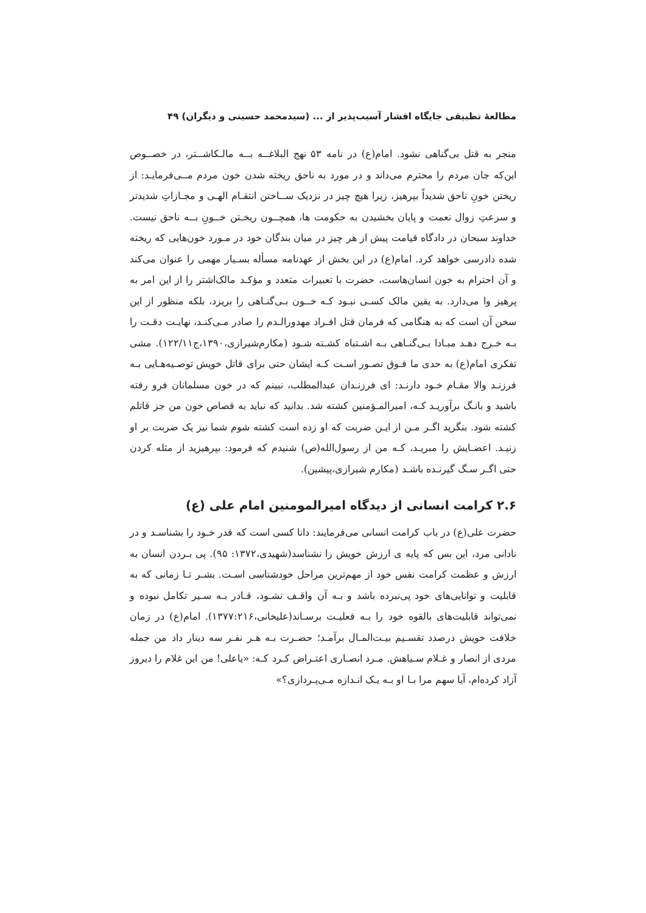مطالعهٔ تطبیقی جایگاه اقشار آسیب‌پذیر از ... (سیدمحمد حسینی و دیگران) ۴۹
منجر به قتل بی‌گناهی نشود. امام(ع) در نامه ۵۳ نهج البلاغــه بــه مالـکاشــتر، در خصــوص این‌که جان مردم را محترم می‌داند و در مورد به ناحق ریخته شدن خون مردم مــی‌فرمایـد: از ریختن خونِ ناحق شدیداً بپرهیز، زیرا هیچ چیز در نزدیک ســاختن انتقـام الهـی و مجـازاتِ شدیدتر و سرعتِ زوال نعمت و پایان بخشیدن به حکومت ها، همچــون ریخـتن خــونِ بــه ناحق نیست. خداوند سبحان در دادگاه قیامت پیش از هر چیز در میان بندگان خود در مـورد خون‌هایی که ریخته شده دادرسی خواهد کرد. امام(ع) در این بخش از عهدنامه مسأله بسـیار مهمی را عنوان می‌کند و آن احترام به خون انسان‌هاست، حضرت با تعبیرات متعدد و مؤکـد مالک‌اشتر را از این امر به پرهیز وا می‌دارد. به یقین مالک کسـی نبـود کـه خــون بـی‌گنـاهی را بریزد، بلکه منظور از این سخن آن است که به هنگامی که فرمان قتل افـراد مهدورالـدم را صادر مـی‌کنـد، نهایـت دقـت را بـه خـرج دهـد مبـادا بـی‌گنـاهی بـه اشـتباه کشـته شـود (مکارم‌شیرازی،۱۳۹۰،ج۱۲۲/۱۱). مشی تفکری امام(ع) به حدی ما فـوق تصـور اسـت کـه ایشان حتی برای قاتل خویش توصـیه‌هـایی بـه فرزنـد والا مقـام خـود دارنـد: ای فرزنـدان عبدالمطلب، نبینم که در خون مسلمانان فرو رفته باشید و بانـگ برآوریـد کـه، امیرالمـؤمنین کشته شد. بدانید که نباید به قصاص خون من جز قاتلم کشته شود. بنگرید اگـر مـن از ایـن ضربت که او زده است کشته شوم شما نیز یک ضربت بر او زنیـد. اعضـایش را مبریـد، کـه من از رسول‌الله(ص) شنیدم که فرمود: بپرهیزید از مثله کردن حتی اگـر سـگ گیرنـده باشـد (مکارم شیرازی،پیشین).
۲.۶ کرامت انسانی از دیدگاه امیرالمومنین امام علی (ع)
حضرت علی(ع) در باب کرامت انسانی می‌فرمایند: دانا کسی است که قدر خـود را بشناسـد و در نادانی مرد، این بس که پایه ی ارزش خویش را نشناسد(شهیدی،۱۳۷۲: ۹۵). پی بـردن انسان به ارزش و عظمت کرامت نفس خود از مهم‌ترین مراحل خودشناسی اسـت. بشـر تـا زمانی که به قابلیت و توانایی‌های خود پی‌نبرده باشد و بـه آن واقـف نشـود، قـادر بـه سـیر تکامل نبوده و نمی‌تواند قابلیت‌های بالقوه خود را بـه فعلیـت برسـاند(علیخانی،۱۳۷۷:۲۱۶). امام(ع) در زمان خلافت خویش درصدد تقسـیم بیـت‌المـال برآمـد؛ حضـرت بـه هـر نفـر سه دینار داد من جمله مردی از انصار و غـلام سـیاهش. مـرد انصـاری اعتـراض کـرد کـه: «یاعلی! من این غلام را دیروز آزاد کرده‌ام، آیا سهم مرا بـا او بـه یـک انـدازه مـی‌پـردازی؟»